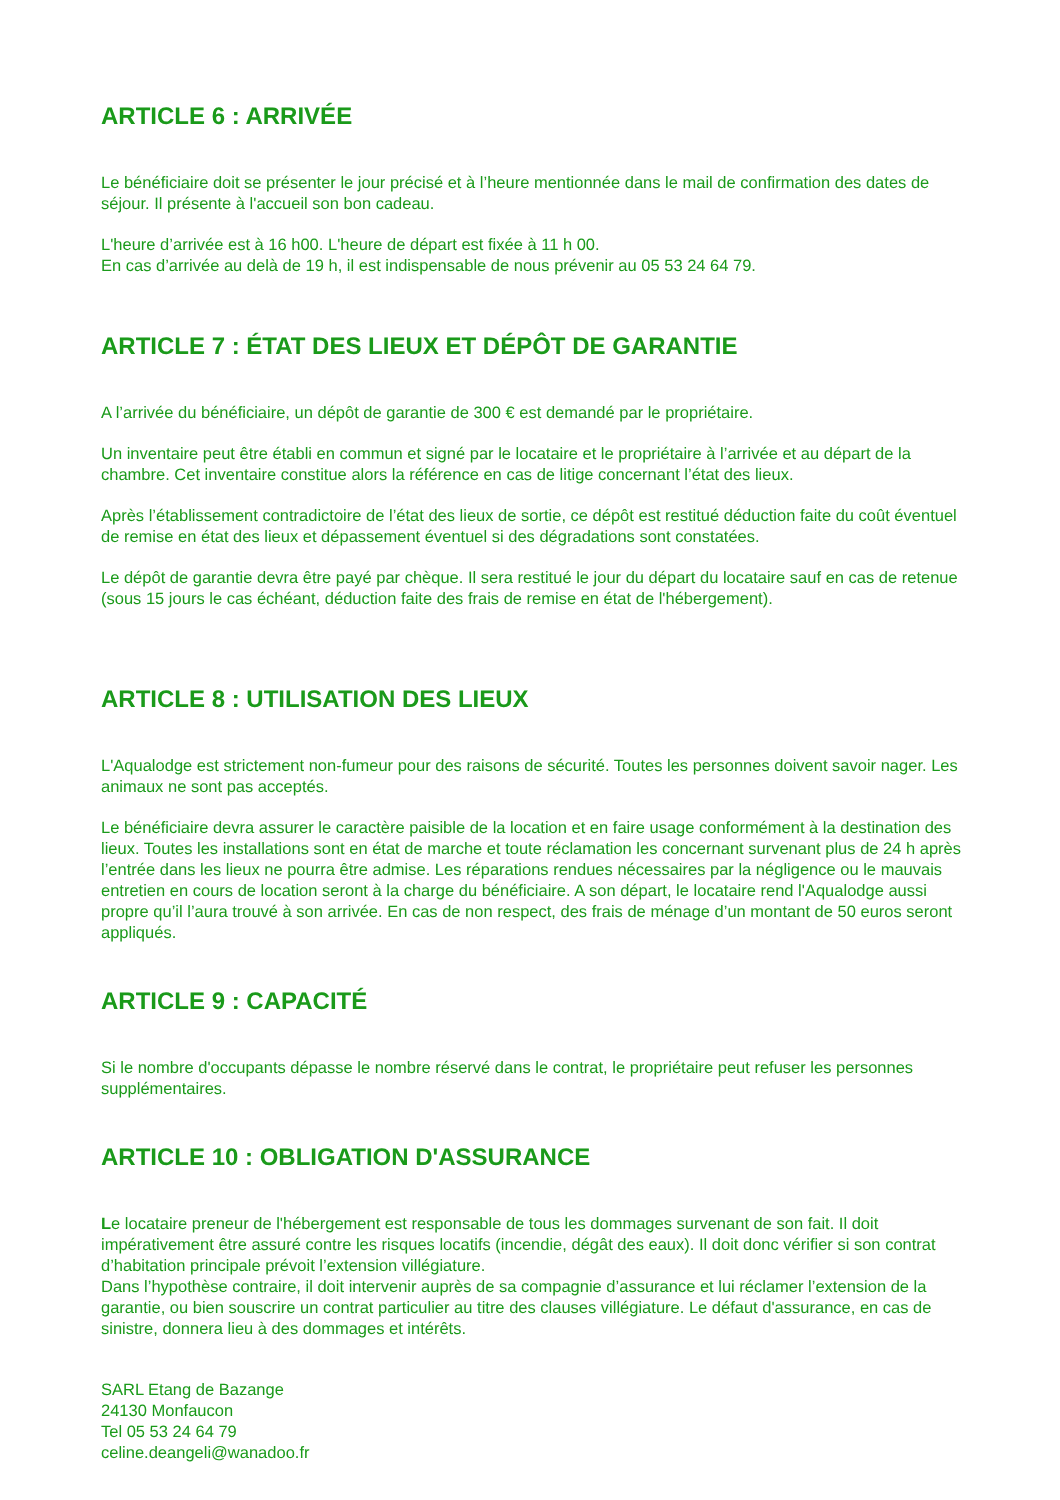ARTICLE 6 : ARRIVÉE
Le bénéficiaire doit se présenter le jour précisé et à l’heure mentionnée dans le mail de confirmation des dates de séjour. Il présente à l'accueil son bon cadeau.
L'heure d’arrivée est à 16 h00. L'heure de départ est fixée à 11 h 00.
En cas d’arrivée au delà de 19 h, il est indispensable de nous prévenir au 05 53 24 64 79.
ARTICLE 7 : ÉTAT DES LIEUX ET DÉPÔT DE GARANTIE
A l’arrivée du bénéficiaire, un dépôt de garantie de 300 € est demandé par le propriétaire.
Un inventaire peut être établi en commun et signé par le locataire et le propriétaire à l’arrivée et au départ de la chambre. Cet inventaire constitue alors la référence en cas de litige concernant l’état des lieux.
Après l’établissement contradictoire de l’état des lieux de sortie, ce dépôt est restitué déduction faite du coût éventuel de remise en état des lieux et dépassement éventuel si des dégradations sont constatées.
Le dépôt de garantie devra être payé par chèque. Il sera restitué le jour du départ du locataire sauf en cas de retenue (sous 15 jours le cas échéant, déduction faite des frais de remise en état de l'hébergement).
ARTICLE 8 : UTILISATION DES LIEUX
L'Aqualodge est strictement non-fumeur pour des raisons de sécurité. Toutes les personnes doivent savoir nager. Les animaux ne sont pas acceptés.
Le bénéficiaire devra assurer le caractère paisible de la location et en faire usage conformément à la destination des lieux. Toutes les installations sont en état de marche et toute réclamation les concernant survenant plus de 24 h après l’entrée dans les lieux ne pourra être admise. Les réparations rendues nécessaires par la négligence ou le mauvais entretien en cours de location seront à la charge du bénéficiaire. A son départ, le locataire rend l'Aqualodge aussi propre qu’il l’aura trouvé à son arrivée. En cas de non respect, des frais de ménage d’un montant de 50 euros seront appliqués.
ARTICLE 9 : CAPACITÉ
Si le nombre d'occupants dépasse le nombre réservé dans le contrat, le propriétaire peut refuser les personnes supplémentaires.
ARTICLE 10 : OBLIGATION D'ASSURANCE
Le locataire preneur de l'hébergement est responsable de tous les dommages survenant de son fait. Il doit impérativement être assuré contre les risques locatifs (incendie, dégât des eaux). Il doit donc vérifier si son contrat d’habitation principale prévoit l’extension villégiature.
Dans l’hypothèse contraire, il doit intervenir auprès de sa compagnie d’assurance et lui réclamer l’extension de la garantie, ou bien souscrire un contrat particulier au titre des clauses villégiature. Le défaut d'assurance, en cas de sinistre, donnera lieu à des dommages et intérêts.
SARL Etang de Bazange
24130 Monfaucon
Tel 05 53 24 64 79
celine.deangeli@wanadoo.fr